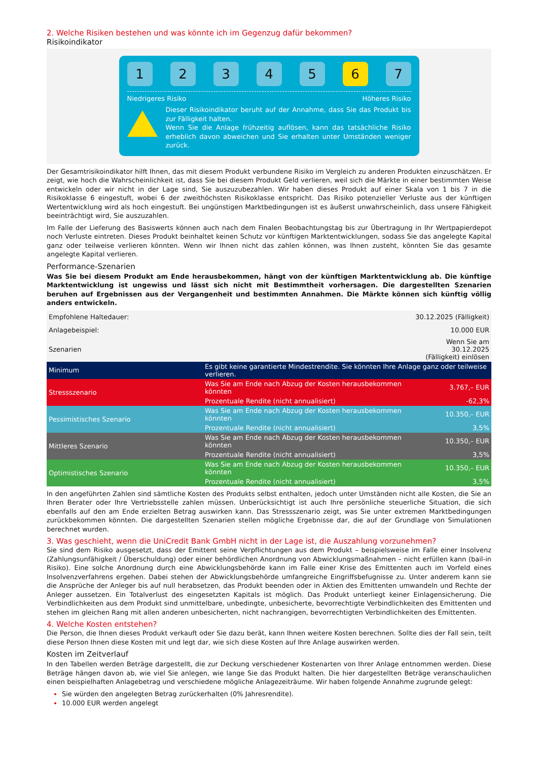2. Welche Risiken bestehen und was könnte ich im Gegenzug dafür bekommen?
Risikoindikator
1 2 3 4 5 6 7
Niedrigeres Risiko Höheres Risiko
Dieser Risikoindikator beruht auf der Annahme, dass Sie das Produkt bis zur Fälligkeit halten.
Wenn Sie die Anlage frühzeitig auflösen, kann das tatsächliche Risiko erheblich davon abweichen und Sie erhalten unter Umständen weniger zurück.
Der Gesamtrisikoindikator hilft Ihnen, das mit diesem Produkt verbundene Risiko im Vergleich zu anderen Produkten einzuschätzen. Er zeigt, wie hoch die Wahrscheinlichkeit ist, dass Sie bei diesem Produkt Geld verlieren, weil sich die Märkte in einer bestimmten Weise entwickeln oder wir nicht in der Lage sind, Sie auszuzubezahlen. Wir haben dieses Produkt auf einer Skala von 1 bis 7 in die Risikoklasse 6 eingestuft, wobei 6 der zweithöchsten Risikoklasse entspricht. Das Risiko potenzieller Verluste aus der künftigen Wertentwicklung wird als hoch eingestuft. Bei ungünstigen Marktbedingungen ist es äußerst unwahrscheinlich, dass unsere Fähigkeit beeinträchtigt wird, Sie auszuzahlen.
Im Falle der Lieferung des Basiswerts können auch nach dem Finalen Beobachtungstag bis zur Übertragung in Ihr Wertpapierdepot noch Verluste eintreten. Dieses Produkt beinhaltet keinen Schutz vor künftigen Marktentwicklungen, sodass Sie das angelegte Kapital ganz oder teilweise verlieren könnten. Wenn wir Ihnen nicht das zahlen können, was Ihnen zusteht, könnten Sie das gesamte angelegte Kapital verlieren.
Performance-Szenarien
Was Sie bei diesem Produkt am Ende herausbekommen, hängt von der künftigen Marktentwicklung ab. Die künftige Marktentwicklung ist ungewiss und lässt sich nicht mit Bestimmtheit vorhersagen. Die dargestellten Szenarien beruhen auf Ergebnissen aus der Vergangenheit und bestimmten Annahmen. Die Märkte können sich künftig völlig anders entwickeln.
| Empfohlene Haltedauer: | | 30.12.2025 (Fälligkeit) |
| Anlagebeispiel: | | 10.000 EUR |
| Szenarien | | Wenn Sie am 30.12.2025 (Fälligkeit) einlösen |
| Minimum | Es gibt keine garantierte Mindestrendite. Sie könnten Ihre Anlage ganz oder teilweise verlieren. | |
| Stressszenario | Was Sie am Ende nach Abzug der Kosten herausbekommen könnten | 3.767,– EUR |
| | Prozentuale Rendite (nicht annualisiert) | -62,3% |
| Pessimistisches Szenario | Was Sie am Ende nach Abzug der Kosten herausbekommen könnten | 10.350,– EUR |
| | Prozentuale Rendite (nicht annualisiert) | 3,5% |
| Mittleres Szenario | Was Sie am Ende nach Abzug der Kosten herausbekommen könnten | 10.350,– EUR |
| | Prozentuale Rendite (nicht annualisiert) | 3,5% |
| Optimistisches Szenario | Was Sie am Ende nach Abzug der Kosten herausbekommen könnten | 10.350,– EUR |
| | Prozentuale Rendite (nicht annualisiert) | 3,5% |
In den angeführten Zahlen sind sämtliche Kosten des Produkts selbst enthalten, jedoch unter Umständen nicht alle Kosten, die Sie an Ihren Berater oder Ihre Vertriebsstelle zahlen müssen. Unberücksichtigt ist auch Ihre persönliche steuerliche Situation, die sich ebenfalls auf den am Ende erzielten Betrag auswirken kann. Das Stressszenario zeigt, was Sie unter extremen Marktbedingungen zurückbekommen könnten. Die dargestellten Szenarien stellen mögliche Ergebnisse dar, die auf der Grundlage von Simulationen berechnet wurden.
3. Was geschieht, wenn die UniCredit Bank GmbH nicht in der Lage ist, die Auszahlung vorzunehmen?
Sie sind dem Risiko ausgesetzt, dass der Emittent seine Verpflichtungen aus dem Produkt – beispielsweise im Falle einer Insolvenz (Zahlungsunfähigkeit / Überschuldung) oder einer behördlichen Anordnung von Abwicklungsmaßnahmen – nicht erfüllen kann (bail-in Risiko). Eine solche Anordnung durch eine Abwicklungsbehörde kann im Falle einer Krise des Emittenten auch im Vorfeld eines Insolvenzverfahrens ergehen. Dabei stehen der Abwicklungsbehörde umfangreiche Eingriffsbefugnisse zu. Unter anderem kann sie die Ansprüche der Anleger bis auf null herabsetzen, das Produkt beenden oder in Aktien des Emittenten umwandeln und Rechte der Anleger aussetzen. Ein Totalverlust des eingesetzten Kapitals ist möglich. Das Produkt unterliegt keiner Einlagensicherung. Die Verbindlichkeiten aus dem Produkt sind unmittelbare, unbedingte, unbesicherte, bevorrechtigte Verbindlichkeiten des Emittenten und stehen im gleichen Rang mit allen anderen unbesicherten, nicht nachrangigen, bevorrechtigten Verbindlichkeiten des Emittenten.
4. Welche Kosten entstehen?
Die Person, die Ihnen dieses Produkt verkauft oder Sie dazu berät, kann Ihnen weitere Kosten berechnen. Sollte dies der Fall sein, teilt diese Person Ihnen diese Kosten mit und legt dar, wie sich diese Kosten auf Ihre Anlage auswirken werden.
Kosten im Zeitverlauf
In den Tabellen werden Beträge dargestellt, die zur Deckung verschiedener Kostenarten von Ihrer Anlage entnommen werden. Diese Beträge hängen davon ab, wie viel Sie anlegen, wie lange Sie das Produkt halten. Die hier dargestellten Beträge veranschaulichen einen beispielhaften Anlagebetrag und verschiedene mögliche Anlagezeiträume. Wir haben folgende Annahme zugrunde gelegt:
Sie würden den angelegten Betrag zurückerhalten (0% Jahresrendite).
10.000 EUR werden angelegt